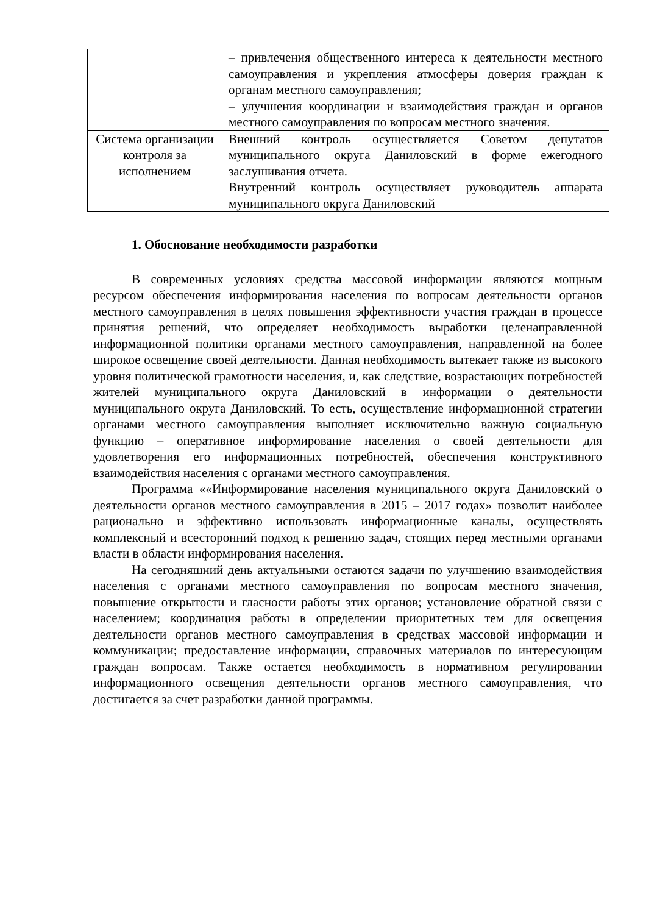| | – привлечения общественного интереса к деятельности местного самоуправления и укрепления атмосферы доверия граждан к органам местного самоуправления; – улучшения координации и взаимодействия граждан и органов местного самоуправления по вопросам местного значения. |
| Система организации контроля за исполнением | Внешний контроль осуществляется Советом депутатов муниципального округа Даниловский в форме ежегодного заслушивания отчета. Внутренний контроль осуществляет руководитель аппарата муниципального округа Даниловский |
1. Обоснование необходимости разработки
В современных условиях средства массовой информации являются мощным ресурсом обеспечения информирования населения по вопросам деятельности органов местного самоуправления в целях повышения эффективности участия граждан в процессе принятия решений, что определяет необходимость выработки целенаправленной информационной политики органами местного самоуправления, направленной на более широкое освещение своей деятельности. Данная необходимость вытекает также из высокого уровня политической грамотности населения, и, как следствие, возрастающих потребностей жителей муниципального округа Даниловский в информации о деятельности муниципального округа Даниловский. То есть, осуществление информационной стратегии органами местного самоуправления выполняет исключительно важную социальную функцию – оперативное информирование населения о своей деятельности для удовлетворения его информационных потребностей, обеспечения конструктивного взаимодействия населения с органами местного самоуправления.
Программа ««Информирование населения муниципального округа Даниловский о деятельности органов местного самоуправления в 2015 – 2017 годах» позволит наиболее рационально и эффективно использовать информационные каналы, осуществлять комплексный и всесторонний подход к решению задач, стоящих перед местными органами власти в области информирования населения.
На сегодняшний день актуальными остаются задачи по улучшению взаимодействия населения с органами местного самоуправления по вопросам местного значения, повышение открытости и гласности работы этих органов; установление обратной связи с населением; координация работы в определении приоритетных тем для освещения деятельности органов местного самоуправления в средствах массовой информации и коммуникации; предоставление информации, справочных материалов по интересующим граждан вопросам. Также остается необходимость в нормативном регулировании информационного освещения деятельности органов местного самоуправления, что достигается за счет разработки данной программы.